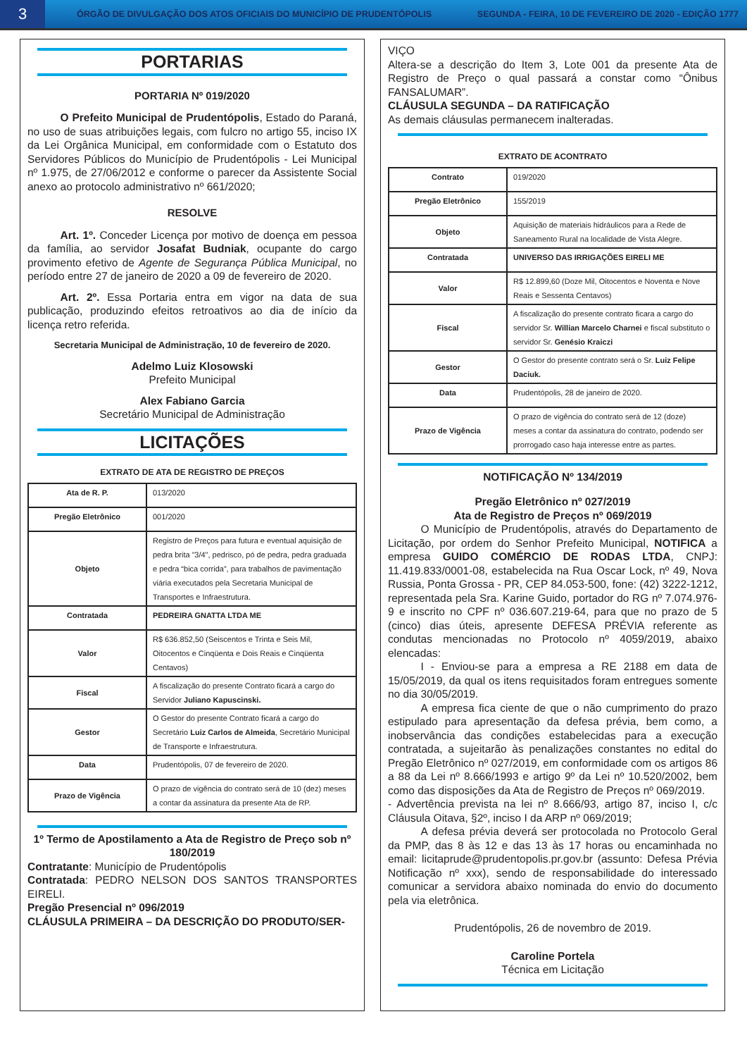3
ÓRGÃO DE DIVULGAÇÃO DOS ATOS OFICIAIS DO MUNICÍPIO DE PRUDENTÓPOLIS
SEGUNDA - FEIRA, 10 DE FEVEREIRO DE 2020 - EDIÇÃO 1777
PORTARIAS
PORTARIA Nº 019/2020
   O Prefeito Municipal de Prudentópolis, Estado do Paraná, no uso de suas atribuições legais, com fulcro no artigo 55, inciso IX da Lei Orgânica Municipal, em conformidade com o Estatuto dos Servidores Públicos do Município de Prudentópolis - Lei Municipal nº 1.975, de 27/06/2012 e conforme o parecer da Assistente Social anexo ao protocolo administrativo nº 661/2020;
RESOLVE
   Art. 1º. Conceder Licença por motivo de doença em pessoa da família, ao servidor Josafat Budniak, ocupante do cargo provimento efetivo de Agente de Segurança Pública Municipal, no período entre 27 de janeiro de 2020 a 09 de fevereiro de 2020.
   Art. 2º. Essa Portaria entra em vigor na data de sua publicação, produzindo efeitos retroativos ao dia de início da licença retro referida.
Secretaria Municipal de Administração, 10 de fevereiro de 2020.
Adelmo Luiz Klosowski
Prefeito Municipal
Alex Fabiano Garcia
Secretário Municipal de Administração
LICITAÇÕES
EXTRATO DE ATA DE REGISTRO DE PREÇOS
| Ata de R. P. | 013/2020 |
| Pregão Eletrônico | 001/2020 |
| Objeto | Registro de Preços para futura e eventual aquisição de pedra brita ”3/4", pedrisco, pó de pedra, pedra graduada e pedra “bica corrida”, para trabalhos de pavimentação viária executados pela Secretaria Municipal de Transportes e Infraestrutura. |
| Contratada | PEDREIRA GNATTA LTDA ME |
| Valor | R$ 636.852,50 (Seiscentos e Trinta e Seis Mil, Oitocentos e Cinqüenta e Dois Reais e Cinqüenta Centavos) |
| Fiscal | A fiscalização do presente Contrato ficará a cargo do Servidor Juliano Kapuscinski. |
| Gestor | O Gestor do presente Contrato ficará a cargo do Secretário Luiz Carlos de Almeida , Secretário Municipal de Transporte e Infraestrutura. |
| Data | Prudentópolis, 07 de fevereiro de 2020. |
| Prazo de Vigência | O prazo de vigência do contrato será de 10 (dez) meses a contar da assinatura da presente Ata de RP. |
1º Termo de Apostilamento a Ata de Registro de Preço sob nº 180/2019
Contratante: Município de Prudentópolis
Contratada: PEDRO NELSON DOS SANTOS TRANSPORTES EIRELI.
Pregão Presencial nº 096/2019
CLÁUSULA PRIMEIRA – DA DESCRIÇÃO DO PRODUTO/SER-
VIÇO
Altera-se a descrição do Item 3, Lote 001 da presente Ata de Registro de Preço o qual passará a constar como “Ônibus FANSALUMAR”.
CLÁUSULA SEGUNDA – DA RATIFICAÇÃO
As demais cláusulas permanecem inalteradas.
EXTRATO DE ACONTRATO
| Contrato | 019/2020 |
| Pregão Eletrônico | 155/2019 |
| Objeto | Aquisição de materiais hidráulicos para a Rede de Saneamento Rural na localidade de Vista Alegre. |
| Contratada | UNIVERSO DAS IRRIGAÇÕES EIRELI ME |
| Valor | R$ 12.899,60 (Doze Mil, Oitocentos e Noventa e Nove Reais e Sessenta Centavos) |
| Fiscal | A fiscalização do presente contrato ficara a cargo do servidor Sr. Willian Marcelo Charnei e fiscal substituto o servidor Sr. Genésio Kraiczi |
| Gestor | O Gestor do presente contrato será o Sr. Luiz Felipe Daciuk. |
| Data | Prudentópolis, 28 de janeiro de 2020. |
| Prazo de Vigência | O prazo de vigência do contrato será de 12 (doze) meses a contar da assinatura do contrato, podendo ser prorrogado caso haja interesse entre as partes. |
NOTIFICAÇÃO Nº 134/2019
Pregão Eletrônico nº 027/2019
Ata de Registro de Preços nº 069/2019
   O Município de Prudentópolis, através do Departamento de Licitação, por ordem do Senhor Prefeito Municipal, NOTIFICA a empresa GUIDO COMÉRCIO DE RODAS LTDA, CNPJ: 11.419.833/0001-08, estabelecida na Rua Oscar Lock, nº 49, Nova Russia, Ponta Grossa - PR, CEP 84.053-500, fone: (42) 3222-1212, representada pela Sra. Karine Guido, portador do RG nº 7.074.976-9 e inscrito no CPF nº 036.607.219-64, para que no prazo de 5 (cinco) dias úteis, apresente DEFESA PRÉVIA referente as condutas mencionadas no Protocolo nº 4059/2019, abaixo elencadas:
   I - Enviou-se para a empresa a RE 2188 em data de 15/05/2019, da qual os itens requisitados foram entregues somente no dia 30/05/2019.
   A empresa fica ciente de que o não cumprimento do prazo estipulado para apresentação da defesa prévia, bem como, a inobservância das condições estabelecidas para a execução contratada, a sujeitarão às penalizações constantes no edital do Pregão Eletrônico nº 027/2019, em conformidade com os artigos 86 a 88 da Lei nº 8.666/1993 e artigo 9º da Lei nº 10.520/2002, bem como das disposições da Ata de Registro de Preços nº 069/2019.
- Advertência prevista na lei nº 8.666/93, artigo 87, inciso I, c/c Cláusula Oitava, §2º, inciso I da ARP nº 069/2019;
   A defesa prévia deverá ser protocolada no Protocolo Geral da PMP, das 8 às 12 e das 13 às 17 horas ou encaminhada no email: licitaprude@prudentopolis.pr.gov.br (assunto: Defesa Prévia Notificação nº xxx), sendo de responsabilidade do interessado comunicar a servidora abaixo nominada do envio do documento pela via eletrônica.
Prudentópolis, 26 de novembro de 2019.
Caroline Portela
Técnica em Licitação